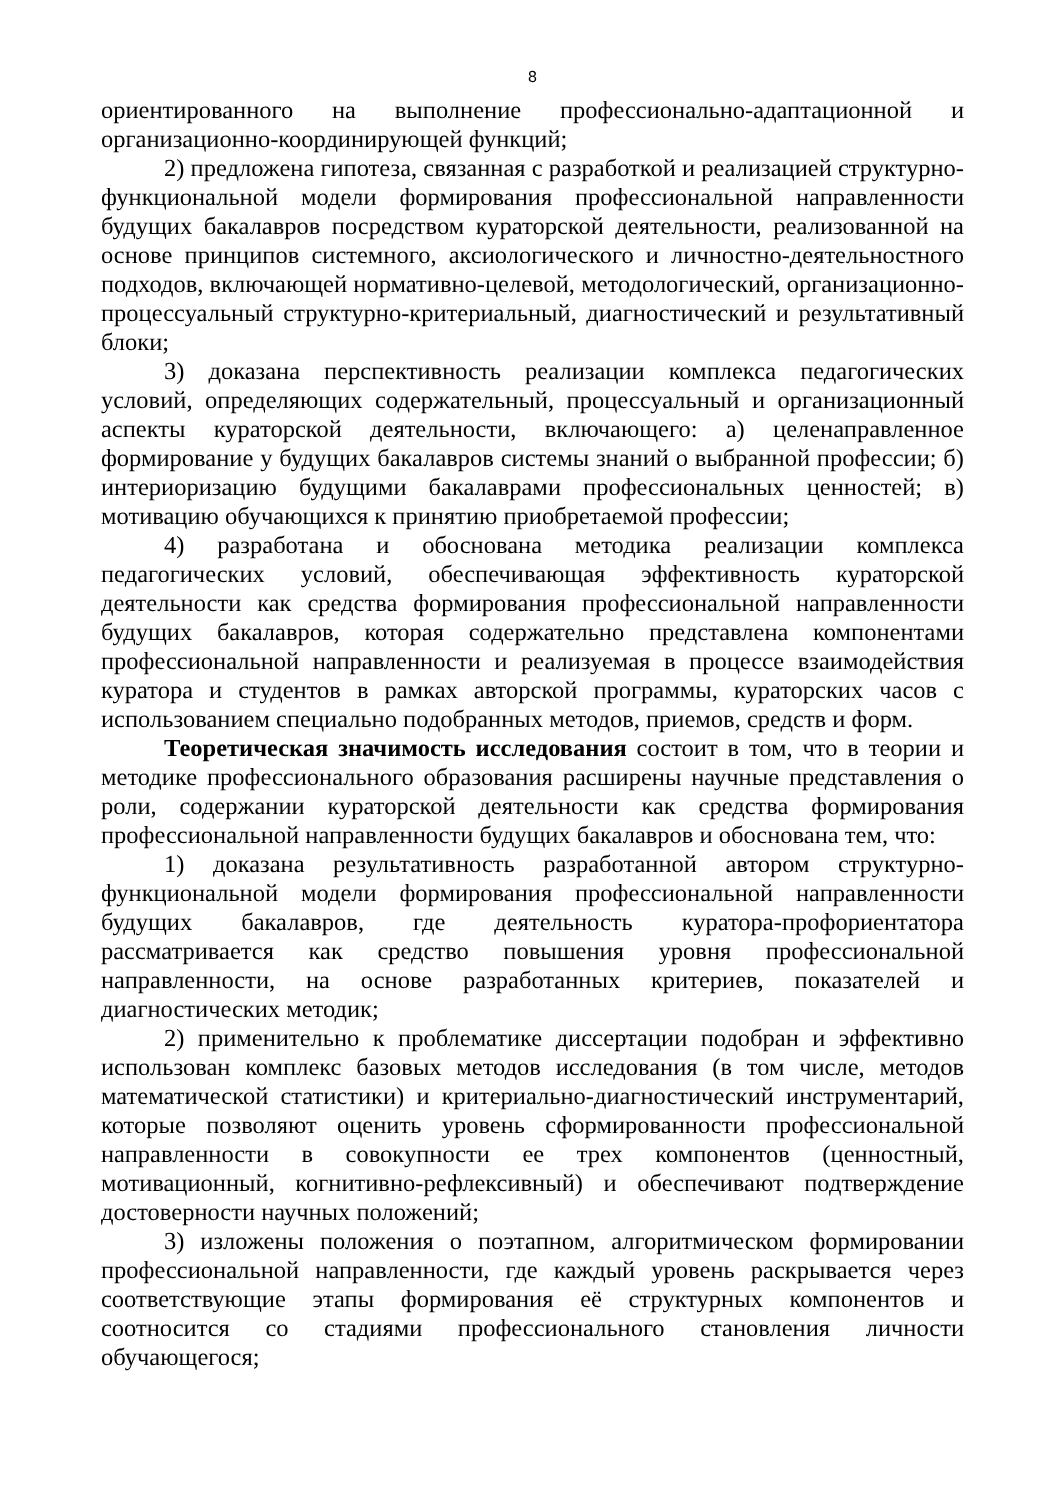8
ориентированного на выполнение профессионально-адаптационной и организационно-координирующей функций;
2) предложена гипотеза, связанная с разработкой и реализацией структурно-функциональной модели формирования профессиональной направленности будущих бакалавров посредством кураторской деятельности, реализованной на основе принципов системного, аксиологического и личностно-деятельностного подходов, включающей нормативно-целевой, методологический, организационно-процессуальный структурно-критериальный, диагностический и результативный блоки;
3) доказана перспективность реализации комплекса педагогических условий, определяющих содержательный, процессуальный и организационный аспекты кураторской деятельности, включающего: а) целенаправленное формирование у будущих бакалавров системы знаний о выбранной профессии; б) интериоризацию будущими бакалаврами профессиональных ценностей; в) мотивацию обучающихся к принятию приобретаемой профессии;
4) разработана и обоснована методика реализации комплекса педагогических условий, обеспечивающая эффективность кураторской деятельности как средства формирования профессиональной направленности будущих бакалавров, которая содержательно представлена компонентами профессиональной направленности и реализуемая в процессе взаимодействия куратора и студентов в рамках авторской программы, кураторских часов с использованием специально подобранных методов, приемов, средств и форм.
Теоретическая значимость исследования состоит в том, что в теории и методике профессионального образования расширены научные представления о роли, содержании кураторской деятельности как средства формирования профессиональной направленности будущих бакалавров и обоснована тем, что:
1) доказана результативность разработанной автором структурно-функциональной модели формирования профессиональной направленности будущих бакалавров, где деятельность куратора-профориентатора рассматривается как средство повышения уровня профессиональной направленности, на основе разработанных критериев, показателей и диагностических методик;
2) применительно к проблематике диссертации подобран и эффективно использован комплекс базовых методов исследования (в том числе, методов математической статистики) и критериально-диагностический инструментарий, которые позволяют оценить уровень сформированности профессиональной направленности в совокупности ее трех компонентов (ценностный, мотивационный, когнитивно-рефлексивный) и обеспечивают подтверждение достоверности научных положений;
3) изложены положения о поэтапном, алгоритмическом формировании профессиональной направленности, где каждый уровень раскрывается через соответствующие этапы формирования её структурных компонентов и соотносится со стадиями профессионального становления личности обучающегося;